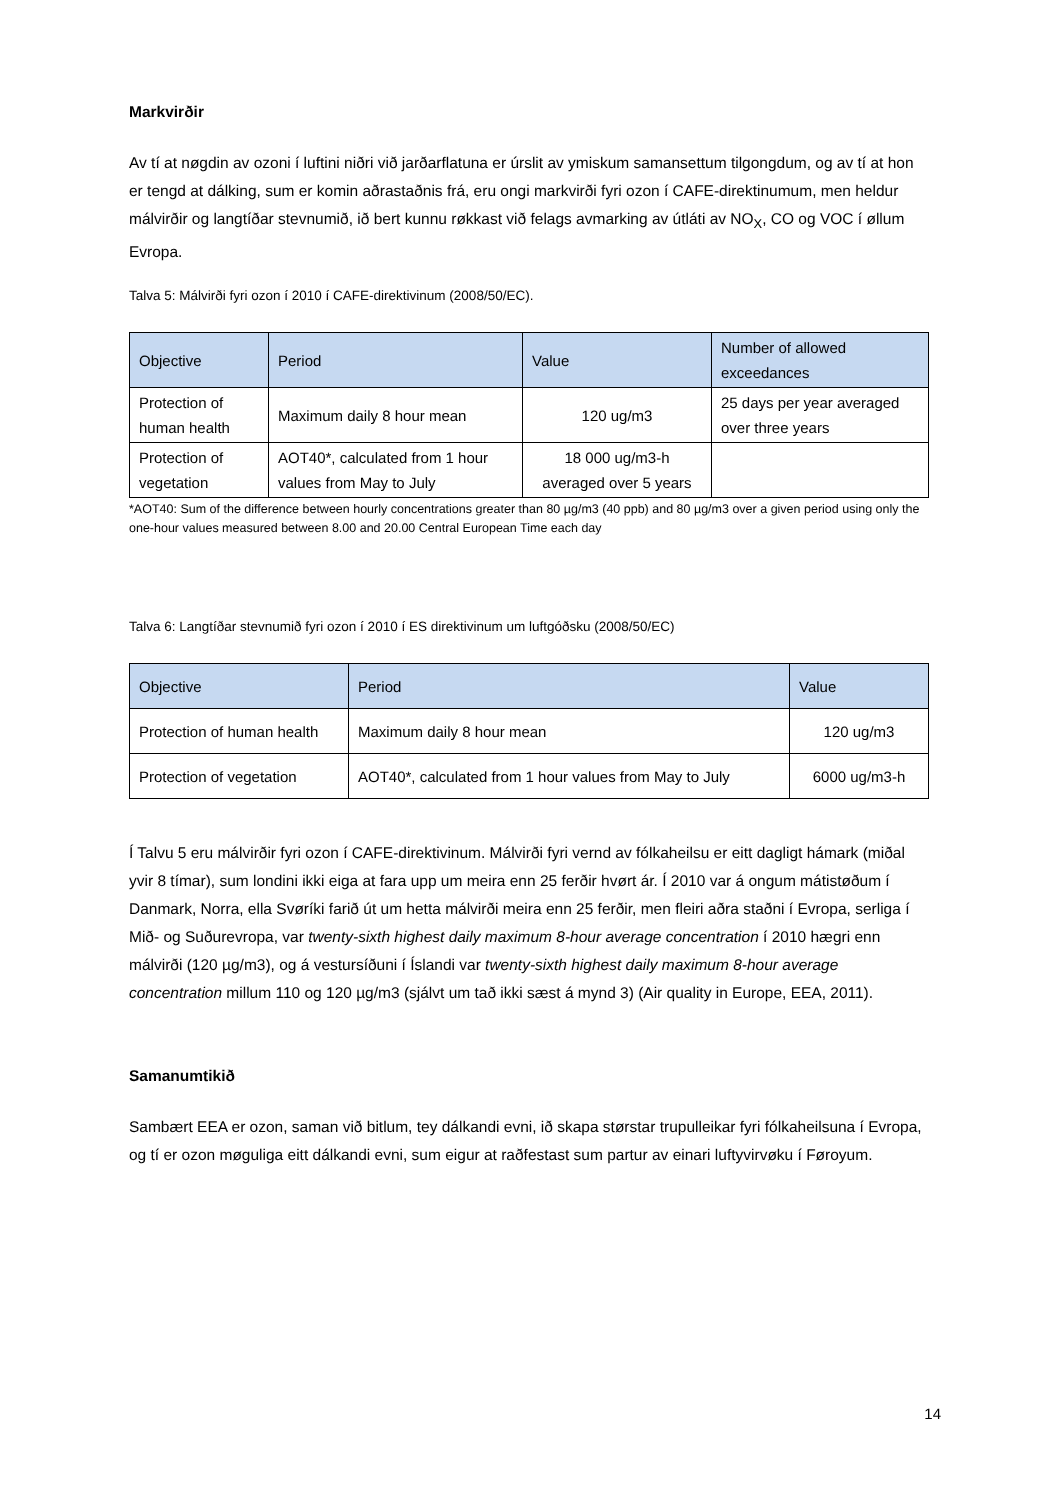Markvirðir
Av tí at nøgdin av ozoni í luftini niðri við jarðarflatuna er úrslit av ymiskum samansettum tilgongdum, og av tí at hon er tengd at dálking, sum er komin aðrastaðnis frá, eru ongi markvirði fyri ozon í CAFE-direktinumum, men heldur málvirðir og langtíðar stevnumið, ið bert kunnu røkkast við felags avmarking av útláti av NO<sub>X</sub>, CO og VOC í øllum Evropa.
Talva 5: Málvirði fyri ozon í 2010 í CAFE-direktivinum (2008/50/EC).
| Objective | Period | Value | Number of allowed exceedances |
| --- | --- | --- | --- |
| Protection of human health | Maximum daily 8 hour mean | 120 ug/m3 | 25 days per year averaged over three years |
| Protection of vegetation | AOT40*, calculated from 1 hour values from May to July | 18 000 ug/m3-h averaged over 5 years | |
*AOT40: Sum of the difference between hourly concentrations greater than 80 µg/m3 (40 ppb) and 80 µg/m3 over a given period using only the one-hour values measured between 8.00 and 20.00 Central European Time each day
Talva 6: Langtíðar stevnumið fyri ozon í 2010 í ES direktivinum um luftgóðsku (2008/50/EC)
| Objective | Period | Value |
| --- | --- | --- |
| Protection of human health | Maximum daily 8 hour mean | 120 ug/m3 |
| Protection of vegetation | AOT40*, calculated from 1 hour values from May to July | 6000 ug/m3-h |
Í Talvu 5 eru málvirðir fyri ozon í CAFE-direktivinum. Málvirði fyri vernd av fólkaheilsu er eitt dagligt hámark (miðal yvir 8 tímar), sum londini ikki eiga at fara upp um meira enn 25 ferðir hvørt ár. Í 2010 var á ongum mátistøðum í Danmark, Norra, ella Svøríki farið út um hetta málvirði meira enn 25 ferðir, men fleiri aðra staðni í Evropa, serliga í Mið- og Suðurevropa, var twenty-sixth highest daily maximum 8-hour average concentration í 2010 hægri enn málvirði (120 µg/m3), og á vestursíðuni í Íslandi var twenty-sixth highest daily maximum 8-hour average concentration millum 110 og 120 µg/m3 (sjálvt um tað ikki sæst á mynd 3) (Air quality in Europe, EEA, 2011).
Samanumtikið
Sambært EEA er ozon, saman við bitlum, tey dálkandi evni, ið skapa størstar trupulleikar fyri fólkaheilsuna í Evropa, og tí er ozon møguliga eitt dálkandi evni, sum eigur at raðfestast sum partur av einari luftyvirvøku í Føroyum.
14